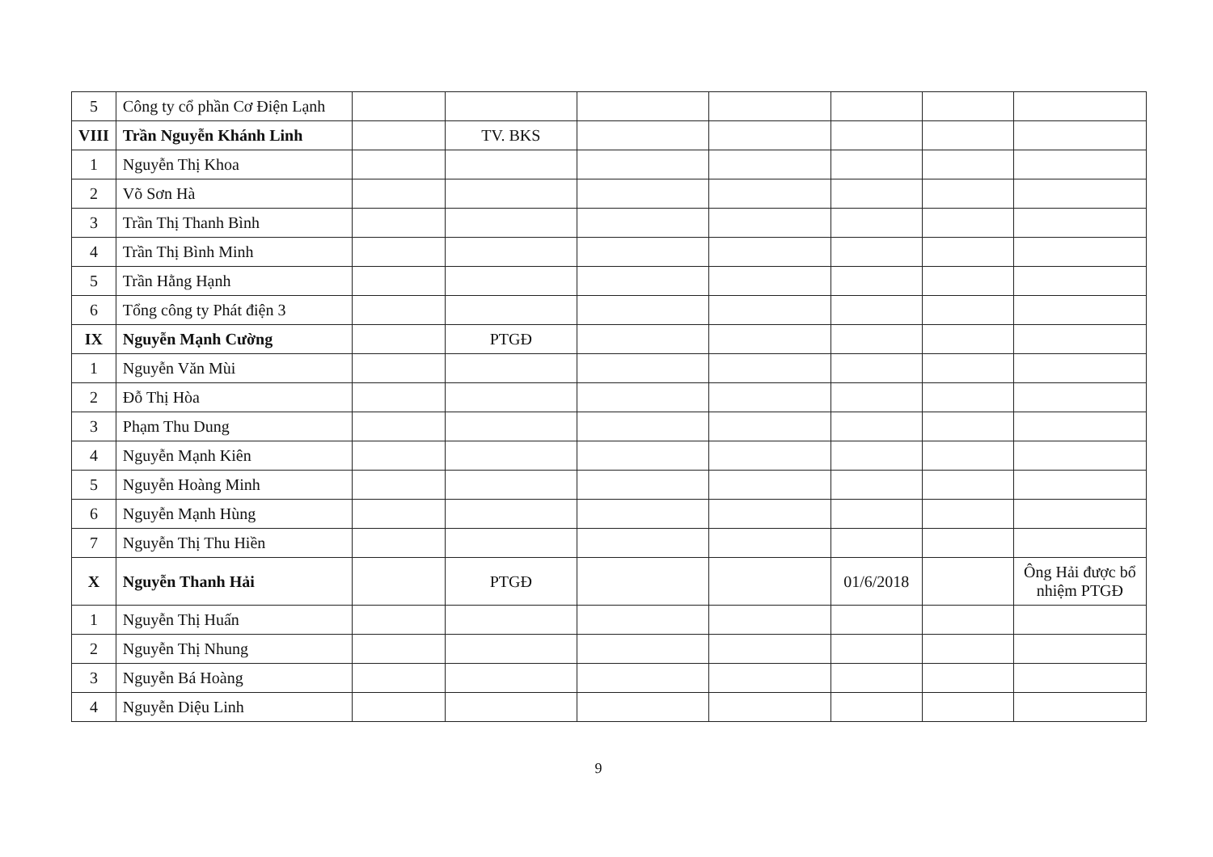| 5 | Công ty cổ phần Cơ Điện Lạnh | | | | | | | |
| VIII | Trần Nguyễn Khánh Linh | | TV. BKS | | | | | |
| 1 | Nguyễn Thị Khoa | | | | | | | |
| 2 | Võ Sơn Hà | | | | | | | |
| 3 | Trần Thị Thanh Bình | | | | | | | |
| 4 | Trần Thị Bình Minh | | | | | | | |
| 5 | Trần Hằng Hạnh | | | | | | | |
| 6 | Tổng công ty Phát điện 3 | | | | | | | |
| IX | Nguyễn Mạnh Cường | | PTGĐ | | | | | |
| 1 | Nguyễn Văn Mùi | | | | | | | |
| 2 | Đỗ Thị Hòa | | | | | | | |
| 3 | Phạm Thu Dung | | | | | | | |
| 4 | Nguyễn Mạnh Kiên | | | | | | | |
| 5 | Nguyễn Hoàng Minh | | | | | | | |
| 6 | Nguyễn Mạnh Hùng | | | | | | | |
| 7 | Nguyễn Thị Thu Hiền | | | | | | | |
| X | Nguyễn Thanh Hải | | PTGĐ | | | 01/6/2018 | | Ông Hải được bổ nhiệm PTGĐ |
| 1 | Nguyễn Thị Huấn | | | | | | | |
| 2 | Nguyễn Thị Nhung | | | | | | | |
| 3 | Nguyễn Bá Hoàng | | | | | | | |
| 4 | Nguyễn Diệu Linh | | | | | | | |
9